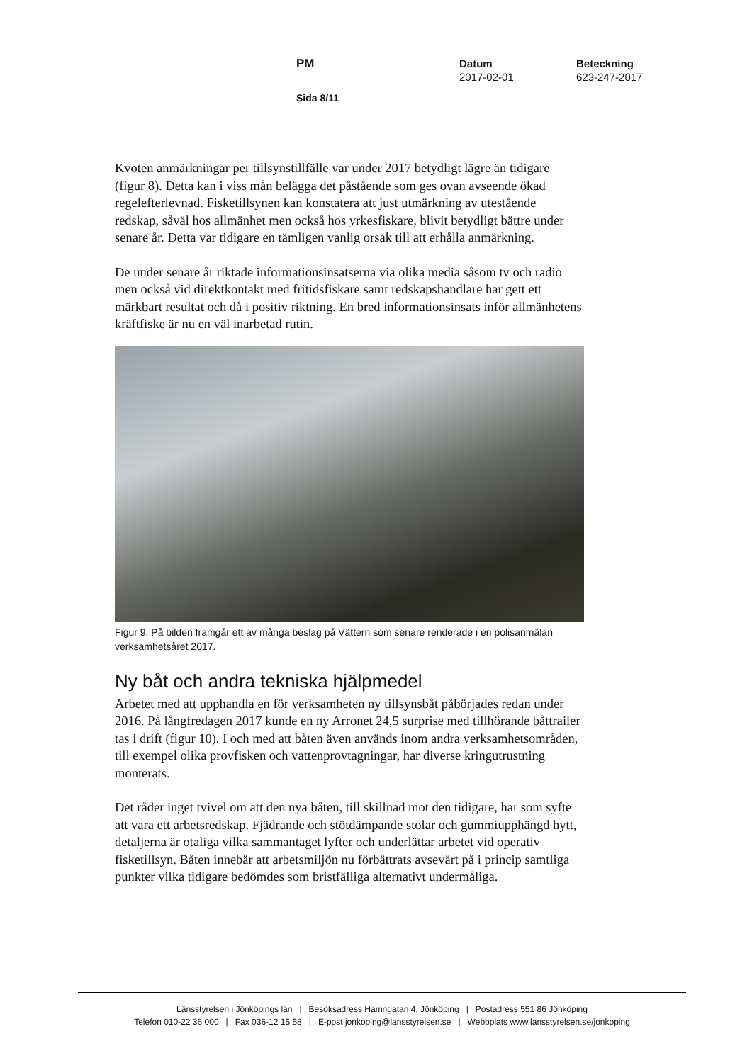PM Datum
2017-02-01
Beteckning
623-247-2017
Sida 8/11
Kvoten anmärkningar per tillsynstillfälle var under 2017 betydligt lägre än tidigare (figur 8). Detta kan i viss mån belägga det påstående som ges ovan avseende ökad regelefterlevnad. Fisketillsynen kan konstatera att just utmärkning av utestående redskap, såväl hos allmänhet men också hos yrkesfiskare, blivit betydligt bättre under senare år. Detta var tidigare en tämligen vanlig orsak till att erhålla anmärkning.
De under senare år riktade informationsinsatserna via olika media såsom tv och radio men också vid direktkontakt med fritidsfiskare samt redskapshandlare har gett ett märkbart resultat och då i positiv riktning. En bred informationsinsats inför allmänhetens kräftfiske är nu en väl inarbetad rutin.
Figur 9. På bilden framgår ett av många beslag på Vättern som senare renderade i en polisanmälan verksamhetsåret 2017.
Ny båt och andra tekniska hjälpmedel
Arbetet med att upphandla en för verksamheten ny tillsynsbåt påbörjades redan under 2016. På långfredagen 2017 kunde en ny Arronet 24,5 surprise med tillhörande båttrailer tas i drift (figur 10). I och med att båten även används inom andra verksamhetsområden, till exempel olika provfisken och vattenprovtagningar, har diverse kringutrustning monterats.
Det råder inget tvivel om att den nya båten, till skillnad mot den tidigare, har som syfte att vara ett arbetsredskap. Fjädrande och stötdämpande stolar och gummiupphängd hytt, detaljerna är otaliga vilka sammantaget lyfter och underlättar arbetet vid operativ fisketillsyn. Båten innebär att arbetsmiljön nu förbättrats avsevärt på i princip samtliga punkter vilka tidigare bedömdes som bristfälliga alternativt undermåliga.
Länsstyrelsen i Jönköpings län | Besöksadress Hamngatan 4, Jönköping | Postadress 551 86 Jönköping
Telefon 010-22 36 000 | Fax 036-12 15 58 | E-post jonkoping@lansstyrelsen.se | Webbplats www.lansstyrelsen.se/jonkoping